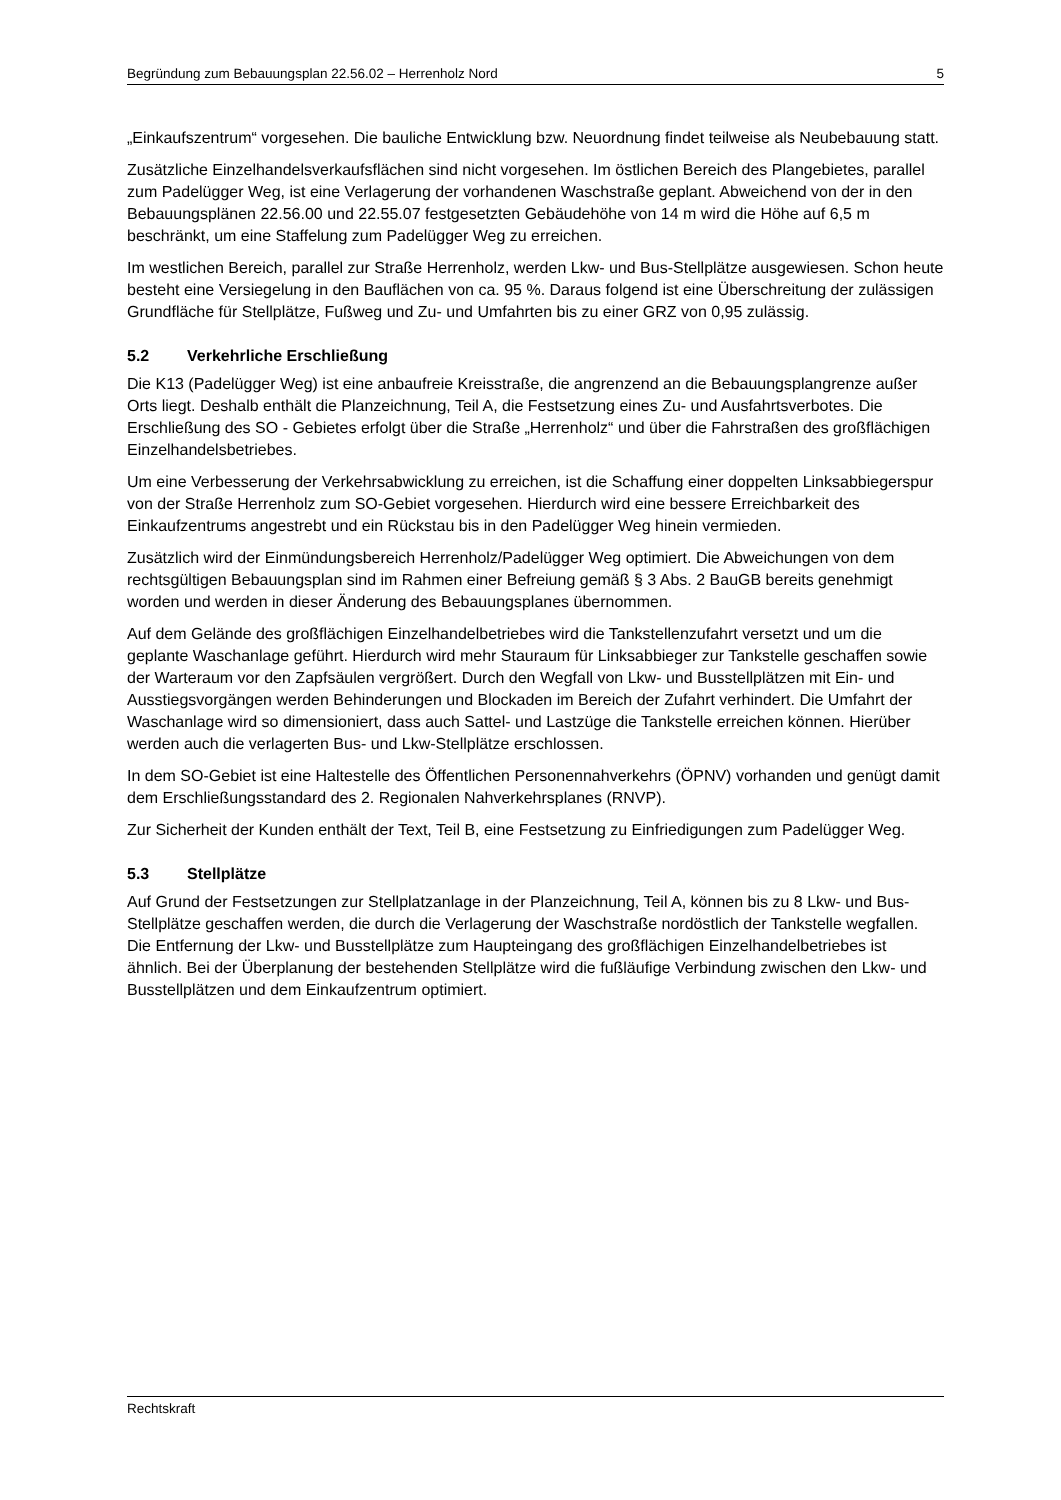Begründung zum Bebauungsplan 22.56.02 – Herrenholz Nord 5
„Einkaufszentrum“ vorgesehen. Die bauliche Entwicklung bzw. Neuordnung findet teilweise als Neubebauung statt.
Zusätzliche Einzelhandelsverkaufsflächen sind nicht vorgesehen. Im östlichen Bereich des Plangebietes, parallel zum Padelügger Weg, ist eine Verlagerung der vorhandenen Waschstraße geplant. Abweichend von der in den Bebauungsplänen 22.56.00 und 22.55.07 festgesetzten Gebäudehöhe von 14 m wird die Höhe auf 6,5 m beschränkt, um eine Staffelung zum Padelügger Weg zu erreichen.
Im westlichen Bereich, parallel zur Straße Herrenholz, werden Lkw- und Bus-Stellplätze ausgewiesen. Schon heute besteht eine Versiegelung in den Bauflächen von ca. 95 %. Daraus folgend ist eine Überschreitung der zulässigen Grundfläche für Stellplätze, Fußweg und Zu- und Umfahrten bis zu einer GRZ von 0,95 zulässig.
5.2 Verkehrliche Erschließung
Die K13 (Padelügger Weg) ist eine anbaufreie Kreisstraße, die angrenzend an die Bebauungsplangrenze außer Orts liegt. Deshalb enthält die Planzeichnung, Teil A, die Festsetzung eines Zu- und Ausfahrtsverbotes. Die Erschließung des SO - Gebietes erfolgt über die Straße „Herrenholz“ und über die Fahrstraßen des großflächigen Einzelhandelsbetriebes.
Um eine Verbesserung der Verkehrsabwicklung zu erreichen, ist die Schaffung einer doppelten Linksabbiegerspur von der Straße Herrenholz zum SO-Gebiet vorgesehen. Hierdurch wird eine bessere Erreichbarkeit des Einkaufzentrums angestrebt und ein Rückstau bis in den Padelügger Weg hinein vermieden.
Zusätzlich wird der Einmündungsbereich Herrenholz/Padelügger Weg optimiert. Die Abweichungen von dem rechtsgültigen Bebauungsplan sind im Rahmen einer Befreiung gemäß § 3 Abs. 2 BauGB bereits genehmigt worden und werden in dieser Änderung des Bebauungsplanes übernommen.
Auf dem Gelände des großflächigen Einzelhandelbetriebes wird die Tankstellenzufahrt versetzt und um die geplante Waschanlage geführt. Hierdurch wird mehr Stauraum für Linksabbieger zur Tankstelle geschaffen sowie der Warteraum vor den Zapfsäulen vergrößert. Durch den Wegfall von Lkw- und Busstellplätzen mit Ein- und Ausstiegsvorgängen werden Behinderungen und Blockaden im Bereich der Zufahrt verhindert. Die Umfahrt der Waschanlage wird so dimensioniert, dass auch Sattel- und Lastzüge die Tankstelle erreichen können. Hierüber werden auch die verlagerten Bus- und Lkw-Stellplätze erschlossen.
In dem SO-Gebiet ist eine Haltestelle des Öffentlichen Personennahverkehrs (ÖPNV) vorhanden und genügt damit dem Erschließungsstandard des 2. Regionalen Nahverkehrsplanes (RNVP).
Zur Sicherheit der Kunden enthält der Text, Teil B, eine Festsetzung zu Einfriedigungen zum Padelügger Weg.
5.3 Stellplätze
Auf Grund der Festsetzungen zur Stellplatzanlage in der Planzeichnung, Teil A, können bis zu 8 Lkw- und Bus-Stellplätze geschaffen werden, die durch die Verlagerung der Waschstraße nordöstlich der Tankstelle wegfallen. Die Entfernung der Lkw- und Busstellplätze zum Haupteingang des großflächigen Einzelhandelbetriebes ist ähnlich. Bei der Überplanung der bestehenden Stellplätze wird die fußläufige Verbindung zwischen den Lkw- und Busstellplätzen und dem Einkaufzentrum optimiert.
Rechtskraft